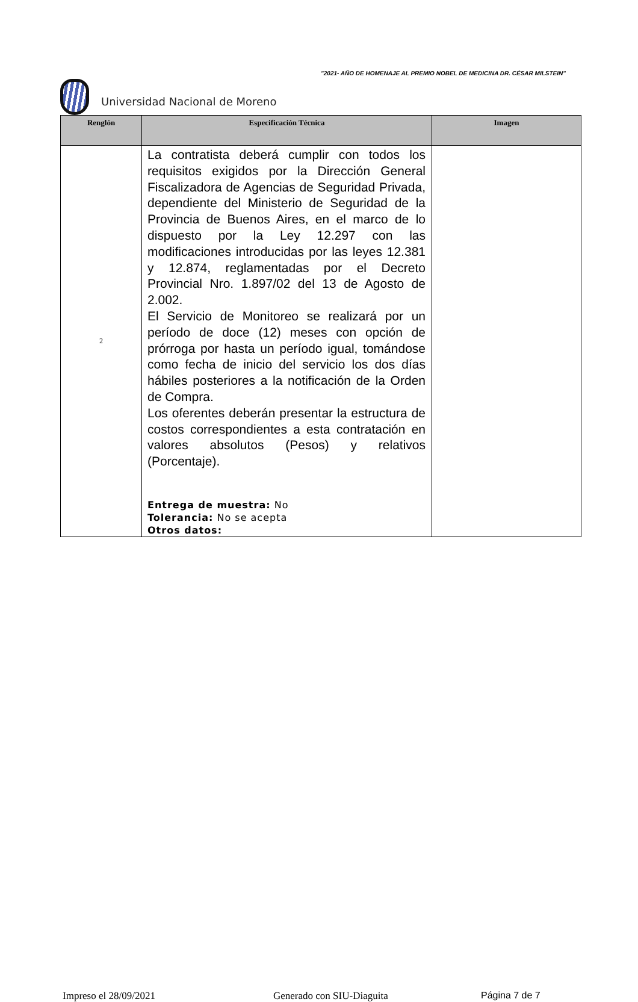"2021- AÑO DE HOMENAJE AL PREMIO NOBEL DE MEDICINA DR. CÉSAR MILSTEIN"
Universidad Nacional de Moreno
| Renglón | Especificación Técnica | Imagen |
| --- | --- | --- |
| 2 | La contratista deberá cumplir con todos los requisitos exigidos por la Dirección General Fiscalizadora de Agencias de Seguridad Privada, dependiente del Ministerio de Seguridad de la Provincia de Buenos Aires, en el marco de lo dispuesto por la Ley 12.297 con las modificaciones introducidas por las leyes 12.381 y 12.874, reglamentadas por el Decreto Provincial Nro. 1.897/02 del 13 de Agosto de 2.002. El Servicio de Monitoreo se realizará por un período de doce (12) meses con opción de prórroga por hasta un período igual, tomándose como fecha de inicio del servicio los dos días hábiles posteriores a la notificación de la Orden de Compra. Los oferentes deberán presentar la estructura de costos correspondientes a esta contratación en valores absolutos (Pesos) y relativos (Porcentaje). Entrega de muestra: No Tolerancia: No se acepta Otros datos: | |
Impreso el 28/09/2021 Generado con SIU-Diaguita Página 7 de 7